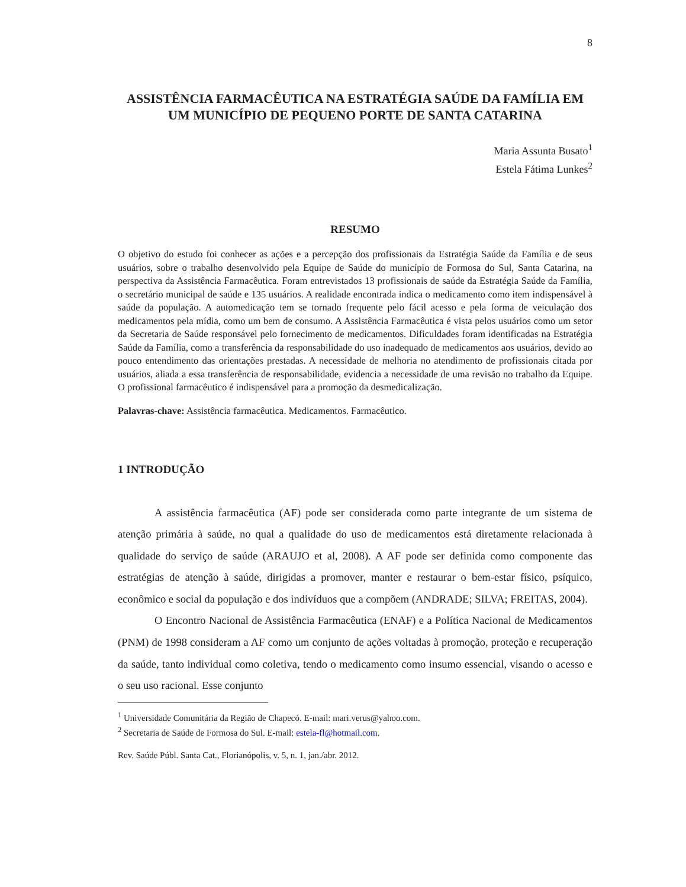8
ASSISTÊNCIA FARMACÊUTICA NA ESTRATÉGIA SAÚDE DA FAMÍLIA EM UM MUNICÍPIO DE PEQUENO PORTE DE SANTA CATARINA
Maria Assunta Busato<sup>1</sup>
Estela Fátima Lunkes<sup>2</sup>
RESUMO
O objetivo do estudo foi conhecer as ações e a percepção dos profissionais da Estratégia Saúde da Família e de seus usuários, sobre o trabalho desenvolvido pela Equipe de Saúde do município de Formosa do Sul, Santa Catarina, na perspectiva da Assistência Farmacêutica. Foram entrevistados 13 profissionais de saúde da Estratégia Saúde da Família, o secretário municipal de saúde e 135 usuários. A realidade encontrada indica o medicamento como item indispensável à saúde da população. A automedicação tem se tornado frequente pelo fácil acesso e pela forma de veiculação dos medicamentos pela mídia, como um bem de consumo. A Assistência Farmacêutica é vista pelos usuários como um setor da Secretaria de Saúde responsável pelo fornecimento de medicamentos. Dificuldades foram identificadas na Estratégia Saúde da Família, como a transferência da responsabilidade do uso inadequado de medicamentos aos usuários, devido ao pouco entendimento das orientações prestadas. A necessidade de melhoria no atendimento de profissionais citada por usuários, aliada a essa transferência de responsabilidade, evidencia a necessidade de uma revisão no trabalho da Equipe. O profissional farmacêutico é indispensável para a promoção da desmedicalização.
Palavras-chave: Assistência farmacêutica. Medicamentos. Farmacêutico.
1 INTRODUÇÃO
A assistência farmacêutica (AF) pode ser considerada como parte integrante de um sistema de atenção primária à saúde, no qual a qualidade do uso de medicamentos está diretamente relacionada à qualidade do serviço de saúde (ARAUJO et al, 2008). A AF pode ser definida como componente das estratégias de atenção à saúde, dirigidas a promover, manter e restaurar o bem-estar físico, psíquico, econômico e social da população e dos indivíduos que a compõem (ANDRADE; SILVA; FREITAS, 2004).
O Encontro Nacional de Assistência Farmacêutica (ENAF) e a Política Nacional de Medicamentos (PNM) de 1998 consideram a AF como um conjunto de ações voltadas à promoção, proteção e recuperação da saúde, tanto individual como coletiva, tendo o medicamento como insumo essencial, visando o acesso e o seu uso racional. Esse conjunto
<sup>1</sup> Universidade Comunitária da Região de Chapecó. E-mail: mari.verus@yahoo.com.
<sup>2</sup> Secretaria de Saúde de Formosa do Sul. E-mail: estela-fl@hotmail.com.
Rev. Saúde Públ. Santa Cat., Florianópolis, v. 5, n. 1, jan./abr. 2012.